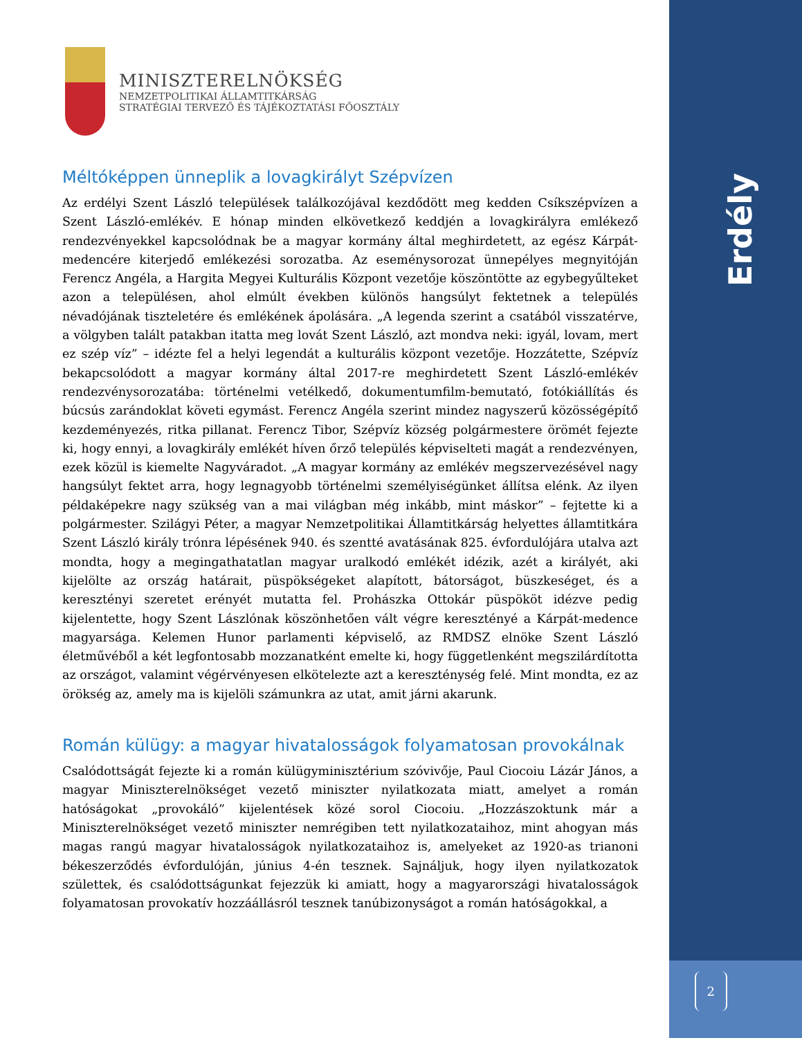Erdély
2
MINISZTERELNÖKSÉG
NEMZETPOLITIKAI ÁLLAMTITKÁRSÁG
STRATÉGIAI TERVEZŐ ÉS TÁJÉKOZTATÁSI FŐOSZTÁLY
Méltóképpen ünneplik a lovagkirályt Szépvízen
Az erdélyi Szent László települések találkozójával kezdődött meg kedden Csíkszépvízen a Szent László-emlékév. E hónap minden elkövetkező keddjén a lovagkirályra emlékező rendezvényekkel kapcsolódnak be a magyar kormány által meghirdetett, az egész Kárpát-medencére kiterjedő emlékezési sorozatba. Az eseménysorozat ünnepélyes megnyitóján Ferencz Angéla, a Hargita Megyei Kulturális Központ vezetője köszöntötte az egybegyűlteket azon a településen, ahol elmúlt években különös hangsúlyt fektetnek a település névadójának tiszteletére és emlékének ápolására. „A legenda szerint a csatából visszatérve, a völgyben talált patakban itatta meg lovát Szent László, azt mondva neki: igyál, lovam, mert ez szép víz” – idézte fel a helyi legendát a kulturális központ vezetője. Hozzátette, Szépvíz bekapcsolódott a magyar kormány által 2017-re meghirdetett Szent László-emlékév rendezvénysorozatába: történelmi vetélkedő, dokumentumfilm-bemutató, fotókiállítás és búcsús zarándoklat követi egymást. Ferencz Angéla szerint mindez nagyszerű közösségépítő kezdeményezés, ritka pillanat. Ferencz Tibor, Szépvíz község polgármestere örömét fejezte ki, hogy ennyi, a lovagkirály emlékét híven őrző település képviselteti magát a rendezvényen, ezek közül is kiemelte Nagyváradot. „A magyar kormány az emlékév megszervezésével nagy hangsúlyt fektet arra, hogy legnagyobb történelmi személyiségünket állítsa elénk. Az ilyen példaképekre nagy szükség van a mai világban még inkább, mint máskor” – fejtette ki a polgármester. Szilágyi Péter, a magyar Nemzetpolitikai Államtitkárság helyettes államtitkára Szent László király trónra lépésének 940. és szentté avatásának 825. évfordulójára utalva azt mondta, hogy a megingathatatlan magyar uralkodó emlékét idézik, azét a királyét, aki kijelölte az ország határait, püspökségeket alapított, bátorságot, büszkeséget, és a keresztényi szeretet erényét mutatta fel. Prohászka Ottokár püspököt idézve pedig kijelentette, hogy Szent Lászlónak köszönhetően vált végre keresztényé a Kárpát-medence magyarsága. Kelemen Hunor parlamenti képviselő, az RMDSZ elnöke Szent László életművéből a két legfontosabb mozzanatként emelte ki, hogy függetlenként megszilárdította az országot, valamint végérvényesen elkötelezte azt a kereszténység felé. Mint mondta, ez az örökség az, amely ma is kijelöli számunkra az utat, amit járni akarunk.
Román külügy: a magyar hivatalosságok folyamatosan provokálnak
Csalódottságát fejezte ki a román külügyminisztérium szóvivője, Paul Ciocoiu Lázár János, a magyar Miniszterelnökséget vezető miniszter nyilatkozata miatt, amelyet a román hatóságokat „provokáló” kijelentések közé sorol Ciocoiu. „Hozzászoktunk már a Miniszterelnökséget vezető miniszter nemrégiben tett nyilatkozataihoz, mint ahogyan más magas rangú magyar hivatalosságok nyilatkozataihoz is, amelyeket az 1920-as trianoni békeszerződés évfordulóján, június 4-én tesznek. Sajnáljuk, hogy ilyen nyilatkozatok születtek, és csalódottságunkat fejezzük ki amiatt, hogy a magyarországi hivatalosságok folyamatosan provokatív hozzáállásról tesznek tanúbizonyságot a román hatóságokkal, a